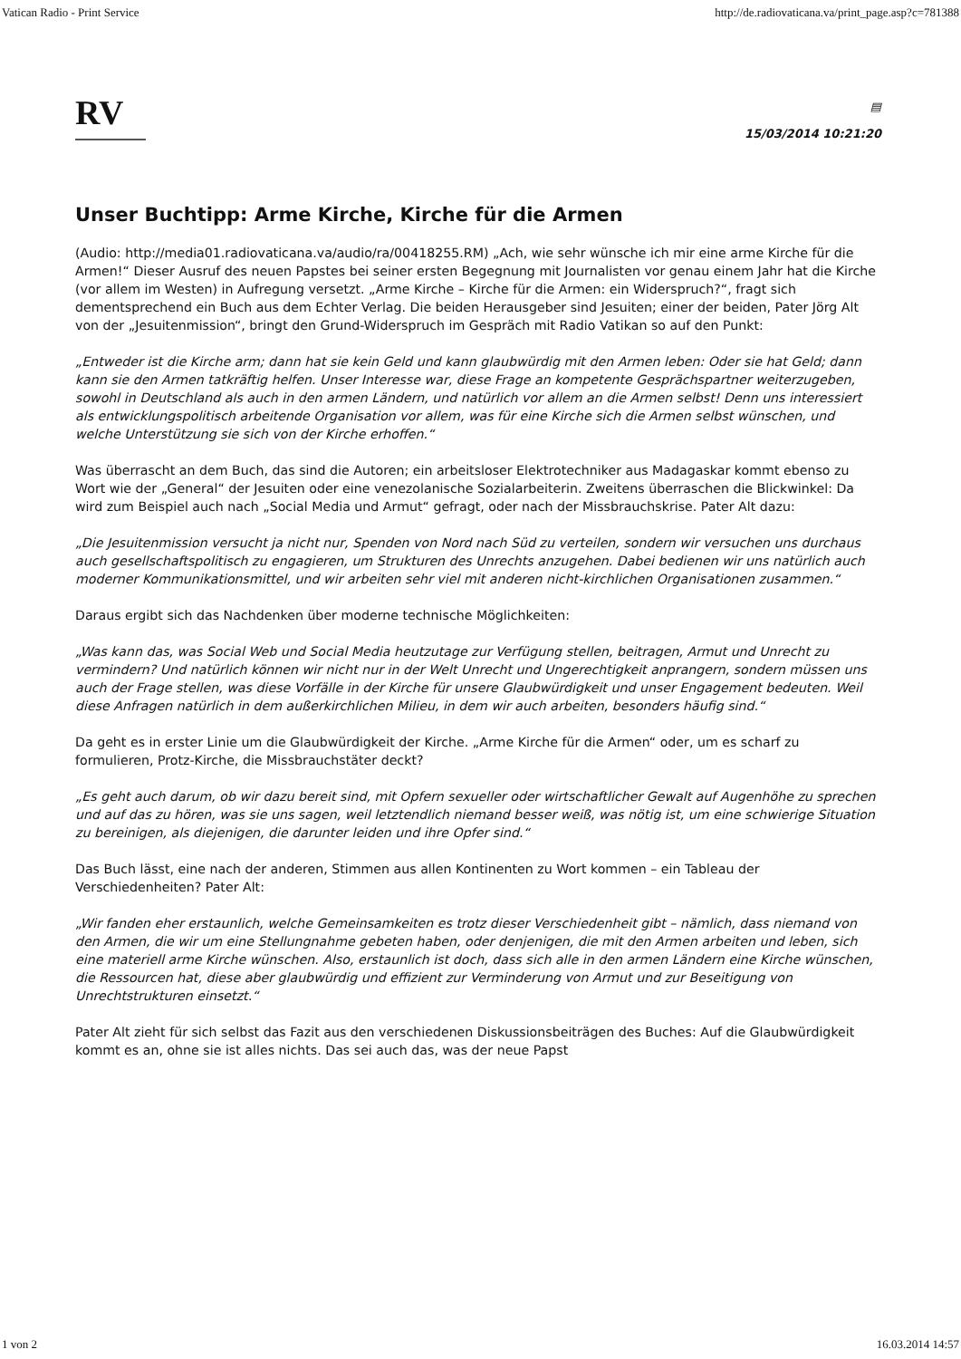Vatican Radio - Print Service http://de.radiovaticana.va/print_page.asp?c=781388
RV
▤
15/03/2014 10:21:20
Unser Buchtipp: Arme Kirche, Kirche für die Armen
(Audio: http://media01.radiovaticana.va/audio/ra/00418255.RM) „Ach, wie sehr wünsche ich mir eine arme Kirche für die Armen!“ Dieser Ausruf des neuen Papstes bei seiner ersten Begegnung mit Journalisten vor genau einem Jahr hat die Kirche (vor allem im Westen) in Aufregung versetzt. „Arme Kirche – Kirche für die Armen: ein Widerspruch?“, fragt sich dementsprechend ein Buch aus dem Echter Verlag. Die beiden Herausgeber sind Jesuiten; einer der beiden, Pater Jörg Alt von der „Jesuitenmission“, bringt den Grund-Widerspruch im Gespräch mit Radio Vatikan so auf den Punkt:
„Entweder ist die Kirche arm; dann hat sie kein Geld und kann glaubwürdig mit den Armen leben: Oder sie hat Geld; dann kann sie den Armen tatkräftig helfen. Unser Interesse war, diese Frage an kompetente Gesprächspartner weiterzugeben, sowohl in Deutschland als auch in den armen Ländern, und natürlich vor allem an die Armen selbst! Denn uns interessiert als entwicklungspolitisch arbeitende Organisation vor allem, was für eine Kirche sich die Armen selbst wünschen, und welche Unterstützung sie sich von der Kirche erhoffen.“
Was überrascht an dem Buch, das sind die Autoren; ein arbeitsloser Elektrotechniker aus Madagaskar kommt ebenso zu Wort wie der „General“ der Jesuiten oder eine venezolanische Sozialarbeiterin. Zweitens überraschen die Blickwinkel: Da wird zum Beispiel auch nach „Social Media und Armut“ gefragt, oder nach der Missbrauchskrise. Pater Alt dazu:
„Die Jesuitenmission versucht ja nicht nur, Spenden von Nord nach Süd zu verteilen, sondern wir versuchen uns durchaus auch gesellschaftspolitisch zu engagieren, um Strukturen des Unrechts anzugehen. Dabei bedienen wir uns natürlich auch moderner Kommunikationsmittel, und wir arbeiten sehr viel mit anderen nicht-kirchlichen Organisationen zusammen.“
Daraus ergibt sich das Nachdenken über moderne technische Möglichkeiten:
„Was kann das, was Social Web und Social Media heutzutage zur Verfügung stellen, beitragen, Armut und Unrecht zu vermindern? Und natürlich können wir nicht nur in der Welt Unrecht und Ungerechtigkeit anprangern, sondern müssen uns auch der Frage stellen, was diese Vorfälle in der Kirche für unsere Glaubwürdigkeit und unser Engagement bedeuten. Weil diese Anfragen natürlich in dem außerkirchlichen Milieu, in dem wir auch arbeiten, besonders häufig sind.“
Da geht es in erster Linie um die Glaubwürdigkeit der Kirche. „Arme Kirche für die Armen“ oder, um es scharf zu formulieren, Protz-Kirche, die Missbrauchstäter deckt?
„Es geht auch darum, ob wir dazu bereit sind, mit Opfern sexueller oder wirtschaftlicher Gewalt auf Augenhöhe zu sprechen und auf das zu hören, was sie uns sagen, weil letztendlich niemand besser weiß, was nötig ist, um eine schwierige Situation zu bereinigen, als diejenigen, die darunter leiden und ihre Opfer sind.“
Das Buch lässt, eine nach der anderen, Stimmen aus allen Kontinenten zu Wort kommen – ein Tableau der Verschiedenheiten? Pater Alt:
„Wir fanden eher erstaunlich, welche Gemeinsamkeiten es trotz dieser Verschiedenheit gibt – nämlich, dass niemand von den Armen, die wir um eine Stellungnahme gebeten haben, oder denjenigen, die mit den Armen arbeiten und leben, sich eine materiell arme Kirche wünschen. Also, erstaunlich ist doch, dass sich alle in den armen Ländern eine Kirche wünschen, die Ressourcen hat, diese aber glaubwürdig und effizient zur Verminderung von Armut und zur Beseitigung von Unrechtstrukturen einsetzt.“
Pater Alt zieht für sich selbst das Fazit aus den verschiedenen Diskussionsbeiträgen des Buches: Auf die Glaubwürdigkeit kommt es an, ohne sie ist alles nichts. Das sei auch das, was der neue Papst
1 von 2 16.03.2014 14:57